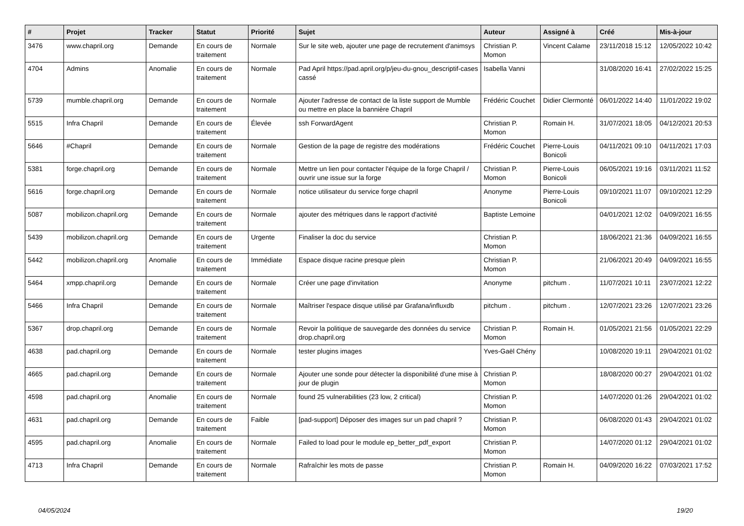| # | Projet | Tracker | Statut | Priorité | Sujet | Auteur | Assigné à | Créé | Mis-à-jour |
| --- | --- | --- | --- | --- | --- | --- | --- | --- | --- |
| 3476 | www.chapril.org | Demande | En cours de traitement | Normale | Sur le site web, ajouter une page de recrutement d'animsys | Christian P. Momon | Vincent Calame | 23/11/2018 15:12 | 12/05/2022 10:42 |
| 4704 | Admins | Anomalie | En cours de traitement | Normale | Pad April https://pad.april.org/p/jeu-du-gnou_descriptif-cases cassé | Isabella Vanni | | 31/08/2020 16:41 | 27/02/2022 15:25 |
| 5739 | mumble.chapril.org | Demande | En cours de traitement | Normale | Ajouter l'adresse de contact de la liste support de Mumble ou mettre en place la bannière Chapril | Frédéric Couchet | Didier Clermonté | 06/01/2022 14:40 | 11/01/2022 19:02 |
| 5515 | Infra Chapril | Demande | En cours de traitement | Élevée | ssh ForwardAgent | Christian P. Momon | Romain H. | 31/07/2021 18:05 | 04/12/2021 20:53 |
| 5646 | #Chapril | Demande | En cours de traitement | Normale | Gestion de la page de registre des modérations | Frédéric Couchet | Pierre-Louis Bonicoli | 04/11/2021 09:10 | 04/11/2021 17:03 |
| 5381 | forge.chapril.org | Demande | En cours de traitement | Normale | Mettre un lien pour contacter l'équipe de la forge Chapril / ouvrir une issue sur la forge | Christian P. Momon | Pierre-Louis Bonicoli | 06/05/2021 19:16 | 03/11/2021 11:52 |
| 5616 | forge.chapril.org | Demande | En cours de traitement | Normale | notice utilisateur du service forge chapril | Anonyme | Pierre-Louis Bonicoli | 09/10/2021 11:07 | 09/10/2021 12:29 |
| 5087 | mobilizon.chapril.org | Demande | En cours de traitement | Normale | ajouter des métriques dans le rapport d'activité | Baptiste Lemoine | | 04/01/2021 12:02 | 04/09/2021 16:55 |
| 5439 | mobilizon.chapril.org | Demande | En cours de traitement | Urgente | Finaliser la doc du service | Christian P. Momon | | 18/06/2021 21:36 | 04/09/2021 16:55 |
| 5442 | mobilizon.chapril.org | Anomalie | En cours de traitement | Immédiate | Espace disque racine presque plein | Christian P. Momon | | 21/06/2021 20:49 | 04/09/2021 16:55 |
| 5464 | xmpp.chapril.org | Demande | En cours de traitement | Normale | Créer une page d'invitation | Anonyme | pitchum . | 11/07/2021 10:11 | 23/07/2021 12:22 |
| 5466 | Infra Chapril | Demande | En cours de traitement | Normale | Maîtriser l'espace disque utilisé par Grafana/influxdb | pitchum . | pitchum . | 12/07/2021 23:26 | 12/07/2021 23:26 |
| 5367 | drop.chapril.org | Demande | En cours de traitement | Normale | Revoir la politique de sauvegarde des données du service drop.chapril.org | Christian P. Momon | Romain H. | 01/05/2021 21:56 | 01/05/2021 22:29 |
| 4638 | pad.chapril.org | Demande | En cours de traitement | Normale | tester plugins images | Yves-Gaël Chény | | 10/08/2020 19:11 | 29/04/2021 01:02 |
| 4665 | pad.chapril.org | Demande | En cours de traitement | Normale | Ajouter une sonde pour détecter la disponibilité d'une mise à jour de plugin | Christian P. Momon | | 18/08/2020 00:27 | 29/04/2021 01:02 |
| 4598 | pad.chapril.org | Anomalie | En cours de traitement | Normale | found 25 vulnerabilities (23 low, 2 critical) | Christian P. Momon | | 14/07/2020 01:26 | 29/04/2021 01:02 |
| 4631 | pad.chapril.org | Demande | En cours de traitement | Faible | [pad-support] Déposer des images sur un pad chapril ? | Christian P. Momon | | 06/08/2020 01:43 | 29/04/2021 01:02 |
| 4595 | pad.chapril.org | Anomalie | En cours de traitement | Normale | Failed to load pour le module ep_better_pdf_export | Christian P. Momon | | 14/07/2020 01:12 | 29/04/2021 01:02 |
| 4713 | Infra Chapril | Demande | En cours de traitement | Normale | Rafraîchir les mots de passe | Christian P. Momon | Romain H. | 04/09/2020 16:22 | 07/03/2021 17:52 |
04/05/2024 19/20